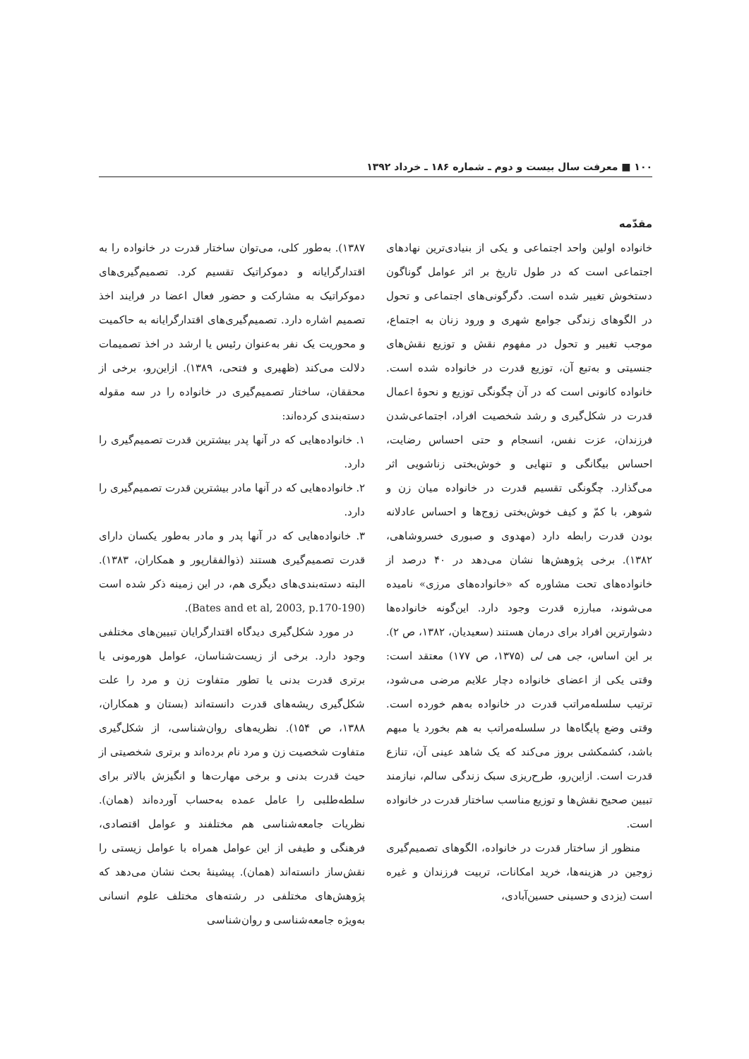۱۰۰ ■ معرفت سال بیست و دوم ـ شماره ۱۸۶ ـ خرداد ۱۳۹۲
مقدّمه
خانواده اولین واحد اجتماعی و یکی از بنیادی‌ترین نهادهای اجتماعی است که در طول تاریخ بر اثر عوامل گوناگون دستخوش تغییر شده است. دگرگونی‌های اجتماعی و تحول در الگوهای زندگی جوامع شهری و ورود زنان به اجتماع، موجب تغییر و تحول در مفهوم نقش و توزیع نقش‌های جنسیتی و به‌تبع آن، توزیع قدرت در خانواده شده است. خانواده کانونی است که در آن چگونگی توزیع و نحوهٔ اعمال قدرت در شکل‌گیری و رشد شخصیت افراد، اجتماعی‌شدن فرزندان، عزت نفس، انسجام و حتی احساس رضایت، احساس بیگانگی و تنهایی و خوش‌بختی زناشویی اثر می‌گذارد. چگونگی تقسیم قدرت در خانواده میان زن و شوهر، با کمّ و کیف خوش‌بختی زوج‌ها و احساس عادلانه بودن قدرت رابطه دارد (مهدوی و صبوری خسروشاهی، ۱۳۸۲). برخی پژوهش‌ها نشان می‌دهد در ۴۰ درصد از خانواده‌های تحت مشاوره که «خانواده‌های مرزی» نامیده می‌شوند، مبارزه قدرت وجود دارد. این‌گونه خانواده‌ها دشوارترین افراد برای درمان هستند (سعیدیان، ۱۳۸۲، ص ۲). بر این اساس، جی هی لی (۱۳۷۵، ص ۱۷۷) معتقد است: وقتی یکی از اعضای خانواده دچار علایم مرضی می‌شود، ترتیب سلسله‌مراتب قدرت در خانواده به‌هم خورده است. وقتی وضع پایگاه‌ها در سلسله‌مراتب به هم بخورد یا مبهم باشد، کشمکشی بروز می‌کند که یک شاهد عینی آن، تنازع قدرت است. ازاین‌رو، طرح‌ریزی سبک زندگی سالم، نیازمند تبیین صحیح نقش‌ها و توزیع مناسب ساختار قدرت در خانواده است.
منظور از ساختار قدرت در خانواده، الگوهای تصمیم‌گیری زوجین در هزینه‌ها، خرید امکانات، تربیت فرزندان و غیره است (یزدی و حسینی حسین‌آبادی،
۱۳۸۷). به‌طور کلی، می‌توان ساختار قدرت در خانواده را به اقتدارگرایانه و دموکراتیک تقسیم کرد. تصمیم‌گیری‌های دموکراتیک به مشارکت و حضور فعال اعضا در فرایند اخذ تصمیم اشاره دارد. تصمیم‌گیری‌های اقتدارگرایانه به حاکمیت و محوریت یک نفر به‌عنوان رئیس یا ارشد در اخذ تصمیمات دلالت می‌کند (ظهیری و فتحی، ۱۳۸۹). ازاین‌رو، برخی از محققان، ساختار تصمیم‌گیری در خانواده را در سه مقوله دسته‌بندی کرده‌اند:
۱. خانواده‌هایی که در آنها پدر بیشترین قدرت تصمیم‌گیری را دارد.
۲. خانواده‌هایی که در آنها مادر بیشترین قدرت تصمیم‌گیری را دارد.
۳. خانواده‌هایی که در آنها پدر و مادر به‌طور یکسان دارای قدرت تصمیم‌گیری هستند (ذوالفقارپور و همکاران، ۱۳۸۳). البته دسته‌بندی‌های دیگری هم، در این زمینه ذکر شده است (Bates and et al, 2003, p.170-190).
در مورد شکل‌گیری دیدگاه اقتدارگرایان تبیین‌های مختلفی وجود دارد. برخی از زیست‌شناسان، عوامل هورمونی یا برتری قدرت بدنی یا تطور متفاوت زن و مرد را علت شکل‌گیری ریشه‌های قدرت دانسته‌اند (بستان و همکاران، ۱۳۸۸، ص ۱۵۴). نظریه‌های روان‌شناسی، از شکل‌گیری متفاوت شخصیت زن و مرد نام برده‌اند و برتری شخصیتی از حیث قدرت بدنی و برخی مهارت‌ها و انگیزش بالاتر برای سلطه‌طلبی را عامل عمده به‌حساب آورده‌اند (همان). نظریات جامعه‌شناسی هم مختلفند و عوامل اقتصادی، فرهنگی و طیفی از این عوامل همراه با عوامل زیستی را نقش‌ساز دانسته‌اند (همان). پیشینهٔ بحث نشان می‌دهد که پژوهش‌های مختلفی در رشته‌های مختلف علوم انسانی به‌ویژه جامعه‌شناسی و روان‌شناسی